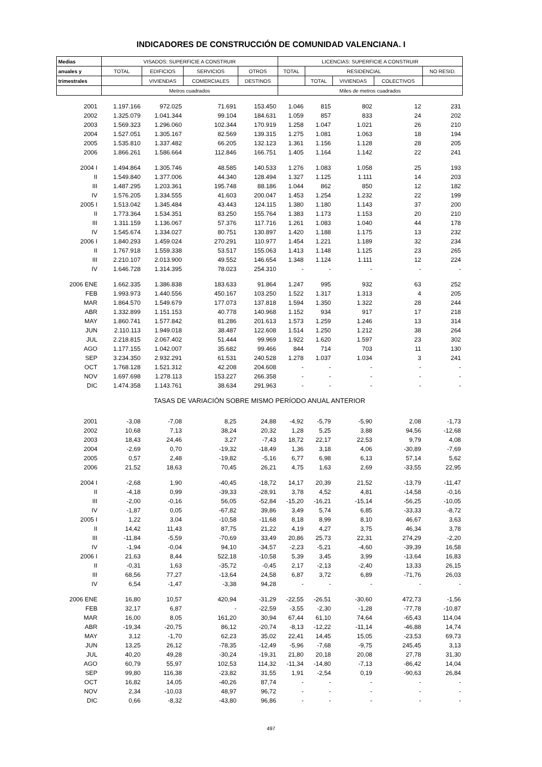INDICADORES DE CONSTRUCCIÓN DE COMUNIDAD VALENCIANA. I
| Medias | VISADOS: SUPERFICIE A CONSTRUIR | | | | LICENCIAS: SUPERFICIE A CONSTRUIR | | | | |
| --- | --- | --- | --- | --- | --- | --- | --- | --- | --- |
| anuales y | TOTAL | EDIFICIOS | SERVICIOS | OTROS | TOTAL | RESIDENCIAL | | | NO RESID. |
| trimestrales | | VIVIENDAS | COMERCIALES | DESTINOS | | TOTAL | VIVIENDAS | COLECTIVOS | |
| | Metros cuadrados | | | | Miles de metros cuadrados | | | | |
| 2001 | 1.197.166 | 972.025 | 71.691 | 153.450 | 1.046 | 815 | 802 | 12 | 231 |
| 2002 | 1.325.079 | 1.041.344 | 99.104 | 184.631 | 1.059 | 857 | 833 | 24 | 202 |
| 2003 | 1.569.323 | 1.296.060 | 102.344 | 170.919 | 1.258 | 1.047 | 1.021 | 26 | 210 |
| 2004 | 1.527.051 | 1.305.167 | 82.569 | 139.315 | 1.275 | 1.081 | 1.063 | 18 | 194 |
| 2005 | 1.535.810 | 1.337.482 | 66.205 | 132.123 | 1.361 | 1.156 | 1.128 | 28 | 205 |
| 2006 | 1.866.261 | 1.586.664 | 112.846 | 166.751 | 1.405 | 1.164 | 1.142 | 22 | 241 |
| 2004 I | 1.494.864 | 1.305.746 | 48.585 | 140.533 | 1.276 | 1.083 | 1.058 | 25 | 193 |
| II | 1.549.840 | 1.377.006 | 44.340 | 128.494 | 1.327 | 1.125 | 1.111 | 14 | 203 |
| III | 1.487.295 | 1.203.361 | 195.748 | 88.186 | 1.044 | 862 | 850 | 12 | 182 |
| IV | 1.576.205 | 1.334.555 | 41.603 | 200.047 | 1.453 | 1.254 | 1.232 | 22 | 199 |
| 2005 I | 1.513.042 | 1.345.484 | 43.443 | 124.115 | 1.380 | 1.180 | 1.143 | 37 | 200 |
| II | 1.773.364 | 1.534.351 | 83.250 | 155.764 | 1.383 | 1.173 | 1.153 | 20 | 210 |
| III | 1.311.159 | 1.136.067 | 57.376 | 117.716 | 1.261 | 1.083 | 1.040 | 44 | 178 |
| IV | 1.545.674 | 1.334.027 | 80.751 | 130.897 | 1.420 | 1.188 | 1.175 | 13 | 232 |
| 2006 I | 1.840.293 | 1.459.024 | 270.291 | 110.977 | 1.454 | 1.221 | 1.189 | 32 | 234 |
| II | 1.767.918 | 1.559.338 | 53.517 | 155.063 | 1.413 | 1.148 | 1.125 | 23 | 265 |
| III | 2.210.107 | 2.013.900 | 49.552 | 146.654 | 1.348 | 1.124 | 1.111 | 12 | 224 |
| IV | 1.646.728 | 1.314.395 | 78.023 | 254.310 | - | - | - | - | - |
| 2006 ENE | 1.662.335 | 1.386.838 | 183.633 | 91.864 | 1.247 | 995 | 932 | 63 | 252 |
| FEB | 1.993.973 | 1.440.556 | 450.167 | 103.250 | 1.522 | 1.317 | 1.313 | 4 | 205 |
| MAR | 1.864.570 | 1.549.679 | 177.073 | 137.818 | 1.594 | 1.350 | 1.322 | 28 | 244 |
| ABR | 1.332.899 | 1.151.153 | 40.778 | 140.968 | 1.152 | 934 | 917 | 17 | 218 |
| MAY | 1.860.741 | 1.577.842 | 81.286 | 201.613 | 1.573 | 1.259 | 1.246 | 13 | 314 |
| JUN | 2.110.113 | 1.949.018 | 38.487 | 122.608 | 1.514 | 1.250 | 1.212 | 38 | 264 |
| JUL | 2.218.815 | 2.067.402 | 51.444 | 99.969 | 1.922 | 1.620 | 1.597 | 23 | 302 |
| AGO | 1.177.155 | 1.042.007 | 35.682 | 99.466 | 844 | 714 | 703 | 11 | 130 |
| SEP | 3.234.350 | 2.932.291 | 61.531 | 240.528 | 1.278 | 1.037 | 1.034 | 3 | 241 |
| OCT | 1.768.128 | 1.521.312 | 42.208 | 204.608 | - | - | - | - | - |
| NOV | 1.697.698 | 1.278.113 | 153.227 | 266.358 | - | - | - | - | - |
| DIC | 1.474.358 | 1.143.761 | 38.634 | 291.963 | - | - | - | - | - |
| TASAS DE VARIACIÓN SOBRE MISMO PERÍODO ANUAL ANTERIOR | | | | | | | | | |
| 2001 | -3,08 | -7,08 | 8,25 | 24,88 | -4,92 | -5,79 | -5,90 | 2,08 | -1,73 |
| 2002 | 10,68 | 7,13 | 38,24 | 20,32 | 1,28 | 5,25 | 3,88 | 94,56 | -12,68 |
| 2003 | 18,43 | 24,46 | 3,27 | -7,43 | 18,72 | 22,17 | 22,53 | 9,79 | 4,08 |
| 2004 | -2,69 | 0,70 | -19,32 | -18,49 | 1,36 | 3,18 | 4,06 | -30,89 | -7,69 |
| 2005 | 0,57 | 2,48 | -19,82 | -5,16 | 6,77 | 6,98 | 6,13 | 57,14 | 5,62 |
| 2006 | 21,52 | 18,63 | 70,45 | 26,21 | 4,75 | 1,63 | 2,69 | -33,55 | 22,95 |
| 2004 I | -2,68 | 1,90 | -40,45 | -18,72 | 14,17 | 20,39 | 21,52 | -13,79 | -11,47 |
| II | -4,18 | 0,99 | -39,33 | -28,91 | 3,78 | 4,52 | 4,81 | -14,58 | -0,16 |
| III | -2,00 | -0,16 | 56,05 | -52,84 | -15,20 | -16,21 | -15,14 | -56,25 | -10,05 |
| IV | -1,87 | 0,05 | -67,82 | 39,86 | 3,49 | 5,74 | 6,85 | -33,33 | -8,72 |
| 2005 I | 1,22 | 3,04 | -10,58 | -11,68 | 8,18 | 8,99 | 8,10 | 46,67 | 3,63 |
| II | 14,42 | 11,43 | 87,75 | 21,22 | 4,19 | 4,27 | 3,75 | 46,34 | 3,78 |
| III | -11,84 | -5,59 | -70,69 | 33,49 | 20,86 | 25,73 | 22,31 | 274,29 | -2,20 |
| IV | -1,94 | -0,04 | 94,10 | -34,57 | -2,23 | -5,21 | -4,60 | -39,39 | 16,58 |
| 2006 I | 21,63 | 8,44 | 522,18 | -10,58 | 5,39 | 3,45 | 3,99 | -13,64 | 16,83 |
| II | -0,31 | 1,63 | -35,72 | -0,45 | 2,17 | -2,13 | -2,40 | 13,33 | 26,15 |
| III | 68,56 | 77,27 | -13,64 | 24,58 | 6,87 | 3,72 | 6,89 | -71,76 | 26,03 |
| IV | 6,54 | -1,47 | -3,38 | 94,28 | - | - | - | - | - |
| 2006 ENE | 16,80 | 10,57 | 420,94 | -31,29 | -22,55 | -26,51 | -30,60 | 472,73 | -1,56 |
| FEB | 32,17 | 6,87 | - | -22,59 | -3,55 | -2,30 | -1,28 | -77,78 | -10,87 |
| MAR | 16,00 | 8,05 | 161,20 | 30,94 | 67,44 | 61,10 | 74,64 | -65,43 | 114,04 |
| ABR | -19,34 | -20,75 | 86,12 | -20,74 | -8,13 | -12,22 | -11,14 | -46,88 | 14,74 |
| MAY | 3,12 | -1,70 | 62,23 | 35,02 | 22,41 | 14,45 | 15,05 | -23,53 | 69,73 |
| JUN | 13,25 | 26,12 | -78,35 | -12,49 | -5,96 | -7,68 | -9,75 | 245,45 | 3,13 |
| JUL | 40,20 | 49,28 | -30,24 | -19,31 | 21,80 | 20,18 | 20,08 | 27,78 | 31,30 |
| AGO | 60,79 | 55,97 | 102,53 | 114,32 | -11,34 | -14,80 | -7,13 | -86,42 | 14,04 |
| SEP | 99,80 | 116,38 | -23,82 | 31,55 | 1,91 | -2,54 | 0,19 | -90,63 | 26,84 |
| OCT | 16,82 | 14,05 | -40,26 | 87,74 | - | - | - | - | - |
| NOV | 2,34 | -10,03 | 48,97 | 96,72 | - | - | - | - | - |
| DIC | 0,66 | -8,32 | -43,80 | 96,86 | - | - | - | - | - |
497